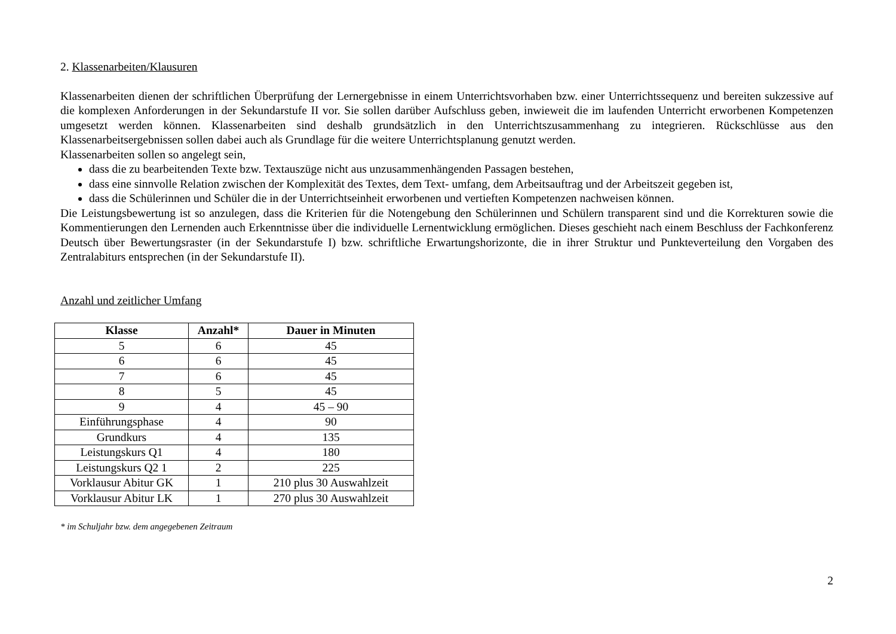2. Klassenarbeiten/Klausuren
Klassenarbeiten dienen der schriftlichen Überprüfung der Lernergebnisse in einem Unterrichtsvorhaben bzw. einer Unterrichtssequenz und bereiten sukzessive auf die komplexen Anforderungen in der Sekundarstufe II vor. Sie sollen darüber Aufschluss geben, inwieweit die im laufenden Unterricht erworbenen Kompetenzen umgesetzt werden können. Klassenarbeiten sind deshalb grundsätzlich in den Unterrichtszusammenhang zu integrieren. Rückschlüsse aus den Klassenarbeitsergebnissen sollen dabei auch als Grundlage für die weitere Unterrichtsplanung genutzt werden.
Klassenarbeiten sollen so angelegt sein,
dass die zu bearbeitenden Texte bzw. Textauszüge nicht aus unzusammenhängenden Passagen bestehen,
dass eine sinnvolle Relation zwischen der Komplexität des Textes, dem Text- umfang, dem Arbeitsauftrag und der Arbeitszeit gegeben ist,
dass die Schülerinnen und Schüler die in der Unterrichtseinheit erworbenen und vertieften Kompetenzen nachweisen können.
Die Leistungsbewertung ist so anzulegen, dass die Kriterien für die Notengebung den Schülerinnen und Schülern transparent sind und die Korrekturen sowie die Kommentierungen den Lernenden auch Erkenntnisse über die individuelle Lernentwicklung ermöglichen. Dieses geschieht nach einem Beschluss der Fachkonferenz Deutsch über Bewertungsraster (in der Sekundarstufe I) bzw. schriftliche Erwartungshorizonte, die in ihrer Struktur und Punkteverteilung den Vorgaben des Zentralabiturs entsprechen (in der Sekundarstufe II).
Anzahl und zeitlicher Umfang
| Klasse | Anzahl* | Dauer in Minuten |
| --- | --- | --- |
| 5 | 6 | 45 |
| 6 | 6 | 45 |
| 7 | 6 | 45 |
| 8 | 5 | 45 |
| 9 | 4 | 45 – 90 |
| Einführungsphase | 4 | 90 |
| Grundkurs | 4 | 135 |
| Leistungskurs Q1 | 4 | 180 |
| Leistungskurs Q2 1 | 2 | 225 |
| Vorklausur Abitur GK | 1 | 210 plus 30 Auswahlzeit |
| Vorklausur Abitur LK | 1 | 270 plus 30 Auswahlzeit |
* im Schuljahr bzw. dem angegebenen Zeitraum
2